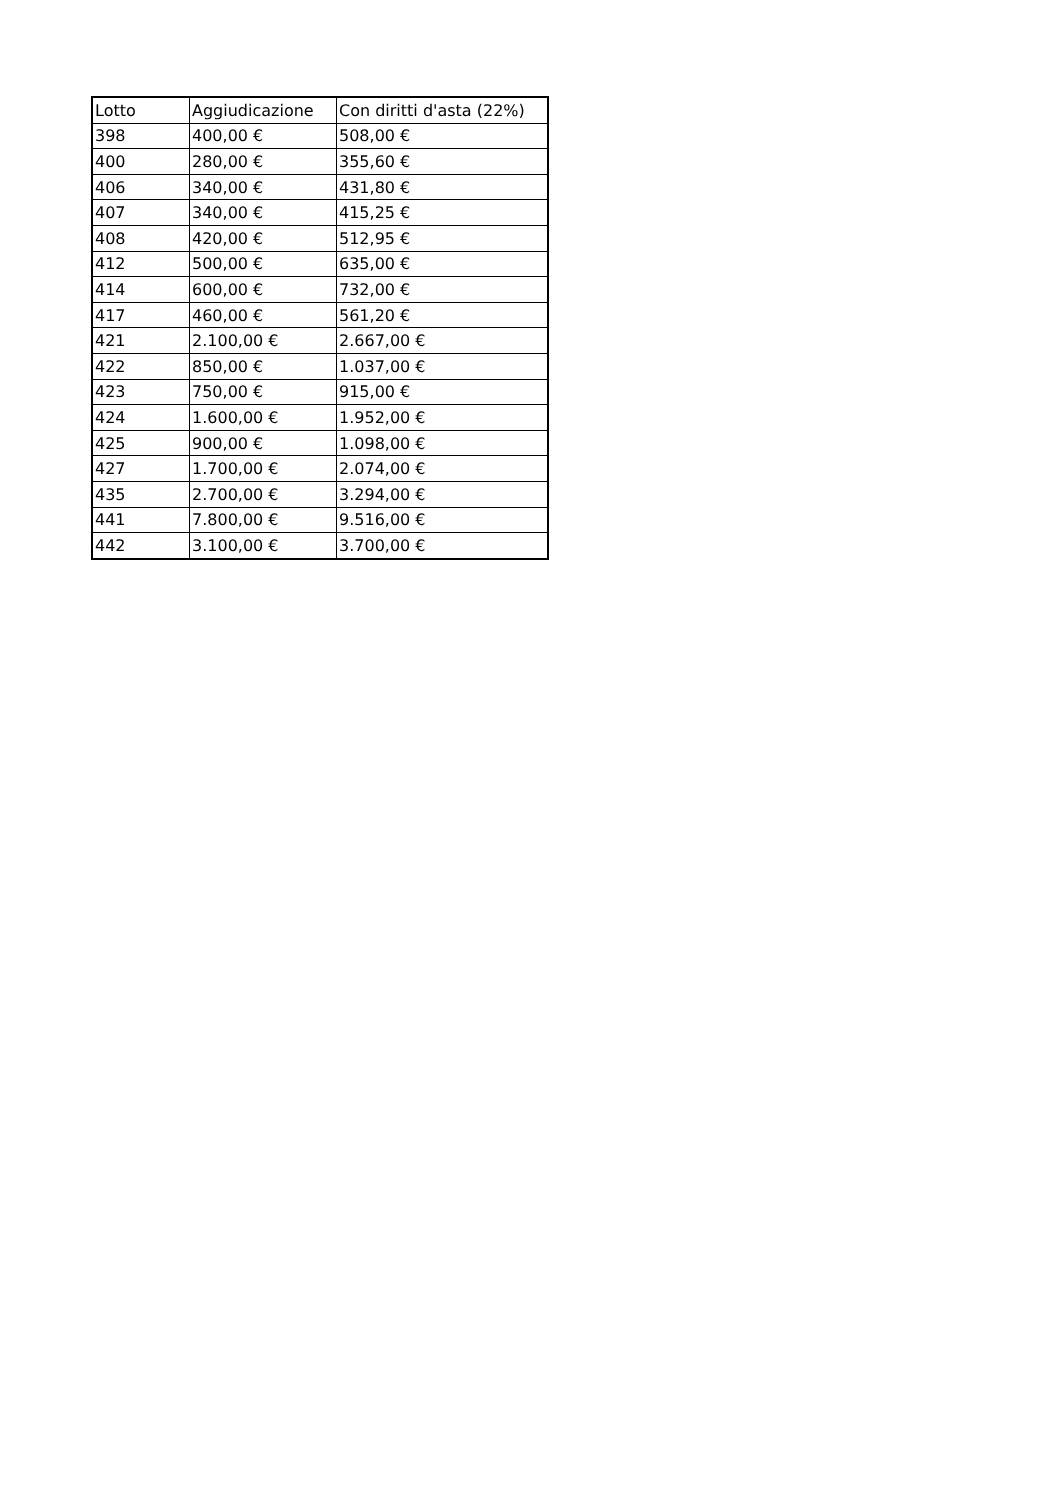| Lotto | Aggiudicazione | Con diritti d'asta (22%) |
| 398 | 400,00 € | 508,00 € |
| 400 | 280,00 € | 355,60 € |
| 406 | 340,00 € | 431,80 € |
| 407 | 340,00 € | 415,25 € |
| 408 | 420,00 € | 512,95 € |
| 412 | 500,00 € | 635,00 € |
| 414 | 600,00 € | 732,00 € |
| 417 | 460,00 € | 561,20 € |
| 421 | 2.100,00 € | 2.667,00 € |
| 422 | 850,00 € | 1.037,00 € |
| 423 | 750,00 € | 915,00 € |
| 424 | 1.600,00 € | 1.952,00 € |
| 425 | 900,00 € | 1.098,00 € |
| 427 | 1.700,00 € | 2.074,00 € |
| 435 | 2.700,00 € | 3.294,00 € |
| 441 | 7.800,00 € | 9.516,00 € |
| 442 | 3.100,00 € | 3.700,00 € |